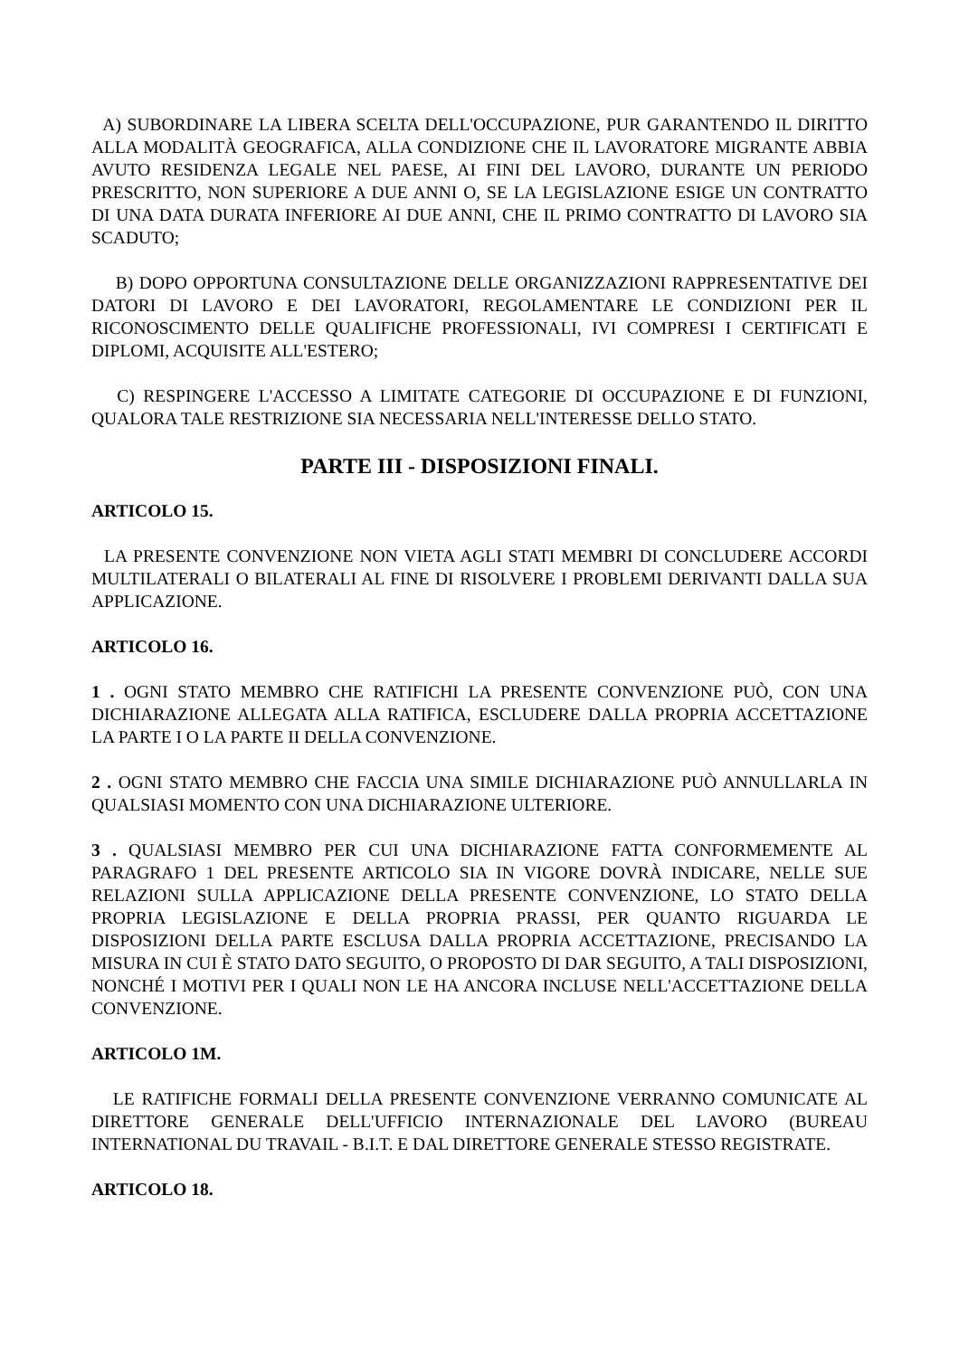A) SUBORDINARE LA LIBERA SCELTA DELL'OCCUPAZIONE, PUR GARANTENDO IL DIRITTO ALLA MODALITÀ GEOGRAFICA, ALLA CONDIZIONE CHE IL LAVORATORE MIGRANTE ABBIA AVUTO RESIDENZA LEGALE NEL PAESE, AI FINI DEL LAVORO, DURANTE UN PERIODO PRESCRITTO, NON SUPERIORE A DUE ANNI O, SE LA LEGISLAZIONE ESIGE UN CONTRATTO DI UNA DATA DURATA INFERIORE AI DUE ANNI, CHE IL PRIMO CONTRATTO DI LAVORO SIA SCADUTO;
B) DOPO OPPORTUNA CONSULTAZIONE DELLE ORGANIZZAZIONI RAPPRESENTATIVE DEI DATORI DI LAVORO E DEI LAVORATORI, REGOLAMENTARE LE CONDIZIONI PER IL RICONOSCIMENTO DELLE QUALIFICHE PROFESSIONALI, IVI COMPRESI I CERTIFICATI E DIPLOMI, ACQUISITE ALL'ESTERO;
C) RESPINGERE L'ACCESSO A LIMITATE CATEGORIE DI OCCUPAZIONE E DI FUNZIONI, QUALORA TALE RESTRIZIONE SIA NECESSARIA NELL'INTERESSE DELLO STATO.
PARTE III - DISPOSIZIONI FINALI.
ARTICOLO 15.
LA PRESENTE CONVENZIONE NON VIETA AGLI STATI MEMBRI DI CONCLUDERE ACCORDI MULTILATERALI O BILATERALI AL FINE DI RISOLVERE I PROBLEMI DERIVANTI DALLA SUA APPLICAZIONE.
ARTICOLO 16.
1 . OGNI STATO MEMBRO CHE RATIFICHI LA PRESENTE CONVENZIONE PUÒ, CON UNA DICHIARAZIONE ALLEGATA ALLA RATIFICA, ESCLUDERE DALLA PROPRIA ACCETTAZIONE LA PARTE I O LA PARTE II DELLA CONVENZIONE.
2 . OGNI STATO MEMBRO CHE FACCIA UNA SIMILE DICHIARAZIONE PUÒ ANNULLARLA IN QUALSIASI MOMENTO CON UNA DICHIARAZIONE ULTERIORE.
3 . QUALSIASI MEMBRO PER CUI UNA DICHIARAZIONE FATTA CONFORMEMENTE AL PARAGRAFO 1 DEL PRESENTE ARTICOLO SIA IN VIGORE DOVRÀ INDICARE, NELLE SUE RELAZIONI SULLA APPLICAZIONE DELLA PRESENTE CONVENZIONE, LO STATO DELLA PROPRIA LEGISLAZIONE E DELLA PROPRIA PRASSI, PER QUANTO RIGUARDA LE DISPOSIZIONI DELLA PARTE ESCLUSA DALLA PROPRIA ACCETTAZIONE, PRECISANDO LA MISURA IN CUI È STATO DATO SEGUITO, O PROPOSTO DI DAR SEGUITO, A TALI DISPOSIZIONI, NONCHÉ I MOTIVI PER I QUALI NON LE HA ANCORA INCLUSE NELL'ACCETTAZIONE DELLA CONVENZIONE.
ARTICOLO 1M.
LE RATIFICHE FORMALI DELLA PRESENTE CONVENZIONE VERRANNO COMUNICATE AL DIRETTORE GENERALE DELL'UFFICIO INTERNAZIONALE DEL LAVORO (BUREAU INTERNATIONAL DU TRAVAIL - B.I.T. E DAL DIRETTORE GENERALE STESSO REGISTRATE.
ARTICOLO 18.